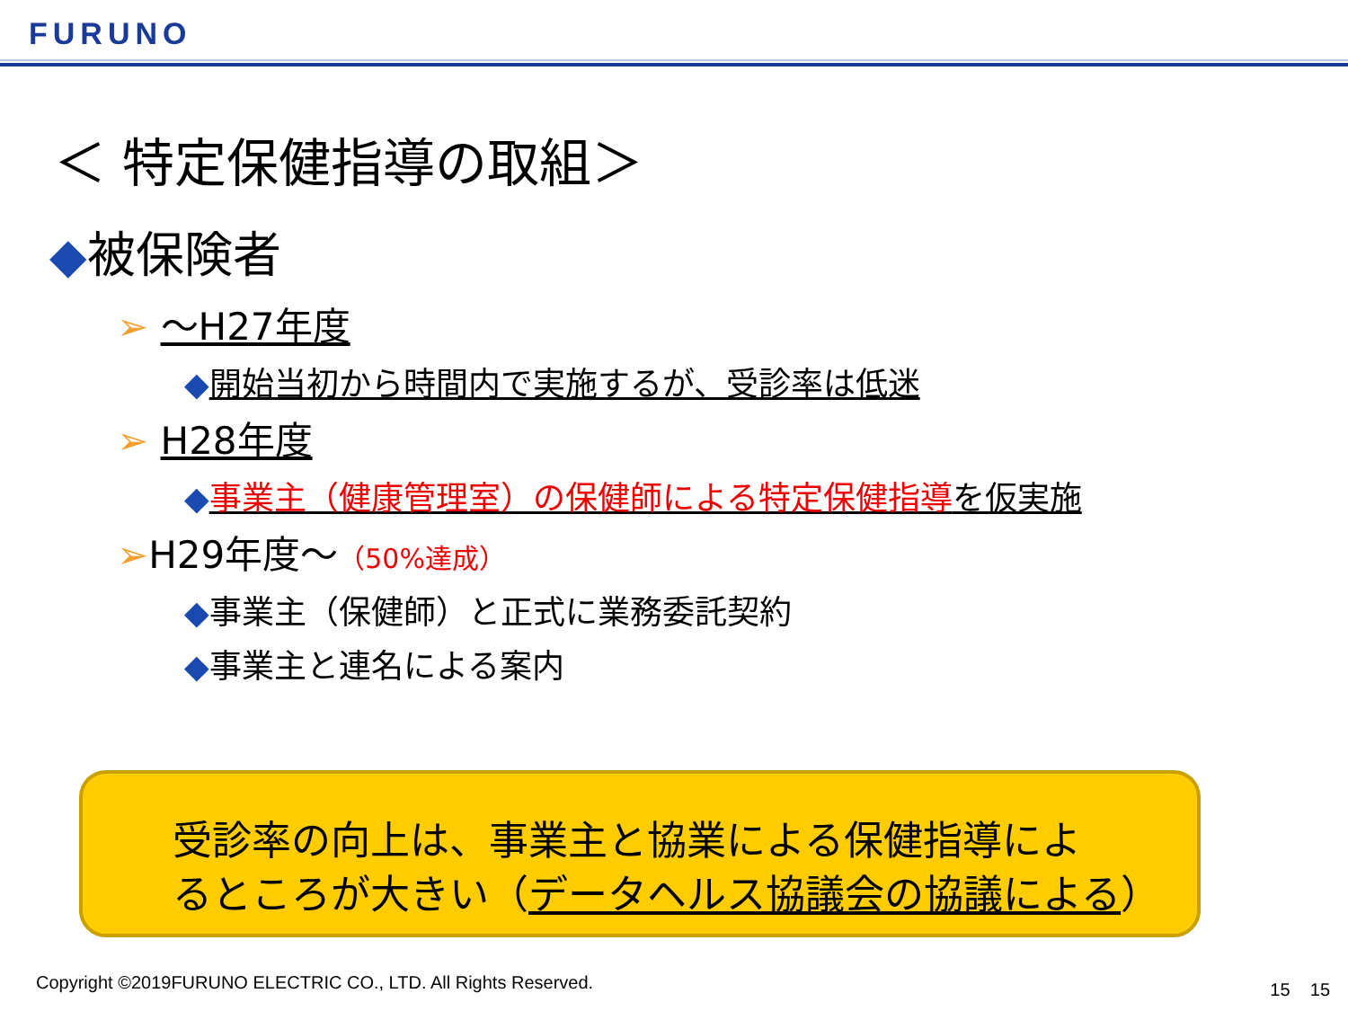FURUNO
＜ 特定保健指導の取組＞
◆被保険者
➢ ～H27年度
◆開始当初から時間内で実施するが、受診率は低迷
➢ H28年度
◆事業主（健康管理室）の保健師による特定保健指導を仮実施
➢H29年度～（50%達成）
◆事業主（保健師）と正式に業務委託契約
◆事業主と連名による案内
受診率の向上は、事業主と協業による保健指導によ
るところが大きい（データヘルス協議会の協議による）
Copyright ©2019FURUNO ELECTRIC CO., LTD. All Rights Reserved.
15 15